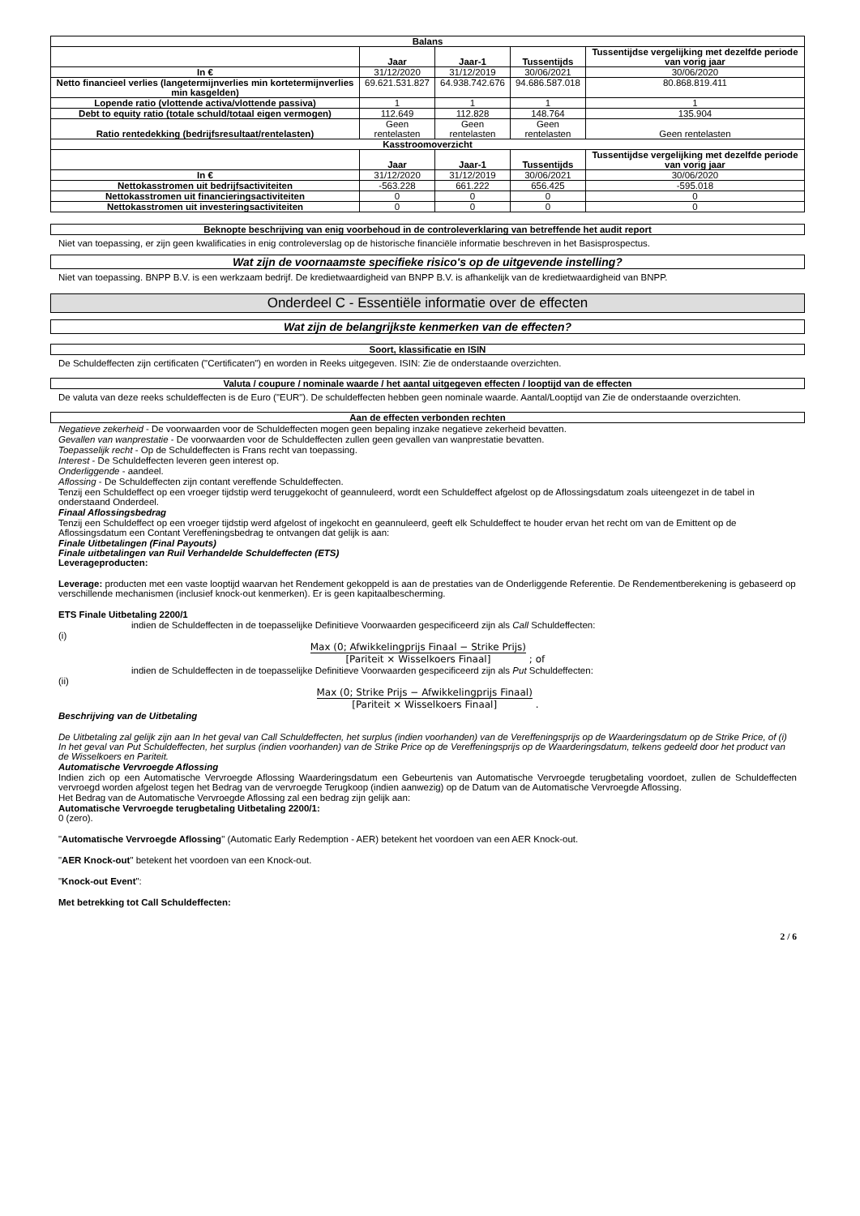| Balans | | | | |
| --- | --- | --- | --- | --- |
| | Jaar | Jaar-1 | Tussentijds | Tussentijdse vergelijking met dezelfde periode van vorig jaar |
| In € | 31/12/2020 | 31/12/2019 | 30/06/2021 | 30/06/2020 |
| Netto financieel verlies (langetermijnverlies min kortetermijnverlies min kasgelden) | 69.621.531.827 | 64.938.742.676 | 94.686.587.018 | 80.868.819.411 |
| Lopende ratio (vlottende activa/vlottende passiva) | 1 | 1 | 1 | 1 |
| Debt to equity ratio (totale schuld/totaal eigen vermogen) | 112.649 | 112.828 | 148.764 | 135.904 |
| Ratio rentedekking (bedrijfsresultaat/rentelasten) | Geen rentelasten | Geen rentelasten | Geen rentelasten | Geen rentelasten |
| Kasstroomoverzicht | | | | |
| | Jaar | Jaar-1 | Tussentijds | Tussentijdse vergelijking met dezelfde periode van vorig jaar |
| In € | 31/12/2020 | 31/12/2019 | 30/06/2021 | 30/06/2020 |
| Nettokasstromen uit bedrijfsactiviteiten | -563.228 | 661.222 | 656.425 | -595.018 |
| Nettokasstromen uit financieringsactiviteiten | 0 | 0 | 0 | 0 |
| Nettokasstromen uit investeringsactiviteiten | 0 | 0 | 0 | 0 |
Beknopte beschrijving van enig voorbehoud in de controleverklaring van betreffende het audit report
Niet van toepassing, er zijn geen kwalificaties in enig controleverslag op de historische financiële informatie beschreven in het Basisprospectus.
Wat zijn de voornaamste specifieke risico's op de uitgevende instelling?
Niet van toepassing. BNPP B.V. is een werkzaam bedrijf. De kredietwaardigheid van BNPP B.V. is afhankelijk van de kredietwaardigheid van BNPP.
Onderdeel C - Essentiële informatie over de effecten
Wat zijn de belangrijkste kenmerken van de effecten?
Soort, klassificatie en ISIN
De Schuldeffecten zijn certificaten ("Certificaten") en worden in Reeks uitgegeven. ISIN: Zie de onderstaande overzichten.
Valuta / coupure / nominale waarde / het aantal uitgegeven effecten / looptijd van de effecten
De valuta van deze reeks schuldeffecten is de Euro ("EUR"). De schuldeffecten hebben geen nominale waarde. Aantal/Looptijd van Zie de onderstaande overzichten.
Aan de effecten verbonden rechten
Negatieve zekerheid - De voorwaarden voor de Schuldeffecten mogen geen bepaling inzake negatieve zekerheid bevatten.
Gevallen van wanprestatie - De voorwaarden voor de Schuldeffecten zullen geen gevallen van wanprestatie bevatten.
Toepasselijk recht - Op de Schuldeffecten is Frans recht van toepassing.
Interest - De Schuldeffecten leveren geen interest op.
Onderliggende - aandeel.
Aflossing - De Schuldeffecten zijn contant vereffende Schuldeffecten.
Tenzij een Schuldeffect op een vroeger tijdstip werd teruggekocht of geannuleerd, wordt een Schuldeffect afgelost op de Aflossingsdatum zoals uiteengezet in de tabel in onderstaand Onderdeel.
Finaal Aflossingsbedrag
Tenzij een Schuldeffect op een vroeger tijdstip werd afgelost of ingekocht en geannuleerd, geeft elk Schuldeffect te houder ervan het recht om van de Emittent op de Aflossingsdatum een Contant Vereffeningsbedrag te ontvangen dat gelijk is aan:
Finale Uitbetalingen (Final Payouts)
Finale uitbetalingen van Ruil Verhandelde Schuldeffecten (ETS)
Leverageproducten:
Leverage: producten met een vaste looptijd waarvan het Rendement gekoppeld is aan de prestaties van de Onderliggende Referentie. De Rendementberekening is gebaseerd op verschillende mechanismen (inclusief knock-out kenmerken). Er is geen kapitaalbescherming.
ETS Finale Uitbetaling 2200/1
indien de Schuldeffecten in de toepasselijke Definitieve Voorwaarden gespecificeerd zijn als Call Schuldeffecten:
(i)
Max (0; Afwikkelingprijs Finaal − Strike Prijs) [Pariteit × Wisselkoers Finaal] ; of
indien de Schuldeffecten in de toepasselijke Definitieve Voorwaarden gespecificeerd zijn als Put Schuldeffecten:
(ii)
Max (0; Strike Prijs − Afwikkelingprijs Finaal) [Pariteit × Wisselkoers Finaal] .
Beschrijving van de Uitbetaling
De Uitbetaling zal gelijk zijn aan In het geval van Call Schuldeffecten, het surplus (indien voorhanden) van de Vereffeningsprijs op de Waarderingsdatum op de Strike Price, of (i) In het geval van Put Schuldeffecten, het surplus (indien voorhanden) van de Strike Price op de Vereffeningsprijs op de Waarderingsdatum, telkens gedeeld door het product van de Wisselkoers en Pariteit.
Automatische Vervroegde Aflossing
Indien zich op een Automatische Vervroegde Aflossing Waarderingsdatum een Gebeurtenis van Automatische Vervroegde terugbetaling voordoet, zullen de Schuldeffecten vervroegd worden afgelost tegen het Bedrag van de vervroegde Terugkoop (indien aanwezig) op de Datum van de Automatische Vervroegde Aflossing.
Het Bedrag van de Automatische Vervroegde Aflossing zal een bedrag zijn gelijk aan:
Automatische Vervroegde terugbetaling Uitbetaling 2200/1:
0 (zero).
"Automatische Vervroegde Aflossing" (Automatic Early Redemption - AER) betekent het voordoen van een AER Knock-out.
"AER Knock-out" betekent het voordoen van een Knock-out.
"Knock-out Event":
Met betrekking tot Call Schuldeffecten:
2 / 6